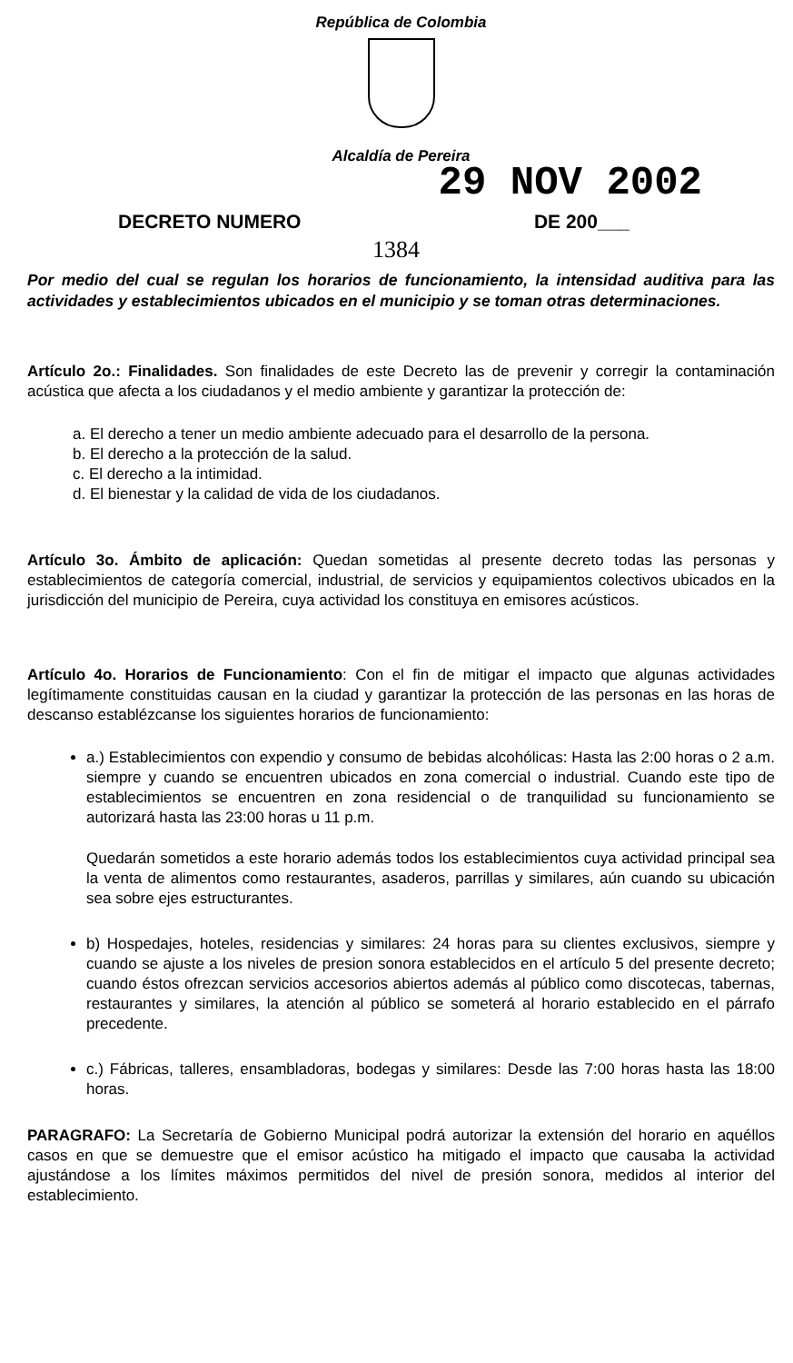República de Colombia
Alcaldía de Pereira
29 NOV 2002
DECRETO NUMERO DE 200___
1384
Por medio del cual se regulan los horarios de funcionamiento, la intensidad auditiva para las actividades y establecimientos ubicados en el municipio y se toman otras determinaciones.
Artículo 2o.: Finalidades. Son finalidades de este Decreto las de prevenir y corregir la contaminación acústica que afecta a los ciudadanos y el medio ambiente y garantizar la protección de:
a. El derecho a tener un medio ambiente adecuado para el desarrollo de la persona.
b. El derecho a la protección de la salud.
c. El derecho a la intimidad.
d. El bienestar y la calidad de vida de los ciudadanos.
Artículo 3o. Ámbito de aplicación: Quedan sometidas al presente decreto todas las personas y establecimientos de categoría comercial, industrial, de servicios y equipamientos colectivos ubicados en la jurisdicción del municipio de Pereira, cuya actividad los constituya en emisores acústicos.
Artículo 4o. Horarios de Funcionamiento: Con el fin de mitigar el impacto que algunas actividades legítimamente constituidas causan en la ciudad y garantizar la protección de las personas en las horas de descanso establézcanse los siguientes horarios de funcionamiento:
a.) Establecimientos con expendio y consumo de bebidas alcohólicas: Hasta las 2:00 horas o 2 a.m. siempre y cuando se encuentren ubicados en zona comercial o industrial. Cuando este tipo de establecimientos se encuentren en zona residencial o de tranquilidad su funcionamiento se autorizará hasta las 23:00 horas u 11 p.m.
Quedarán sometidos a este horario además todos los establecimientos cuya actividad principal sea la venta de alimentos como restaurantes, asaderos, parrillas y similares, aún cuando su ubicación sea sobre ejes estructurantes.
b) Hospedajes, hoteles, residencias y similares: 24 horas para su clientes exclusivos, siempre y cuando se ajuste a los niveles de presion sonora establecidos en el artículo 5 del presente decreto; cuando éstos ofrezcan servicios accesorios abiertos además al público como discotecas, tabernas, restaurantes y similares, la atención al público se someterá al horario establecido en el párrafo precedente.
c.) Fábricas, talleres, ensambladoras, bodegas y similares: Desde las 7:00 horas hasta las 18:00 horas.
PARAGRAFO: La Secretaría de Gobierno Municipal podrá autorizar la extensión del horario en aquéllos casos en que se demuestre que el emisor acústico ha mitigado el impacto que causaba la actividad ajustándose a los límites máximos permitidos del nivel de presión sonora, medidos al interior del establecimiento.